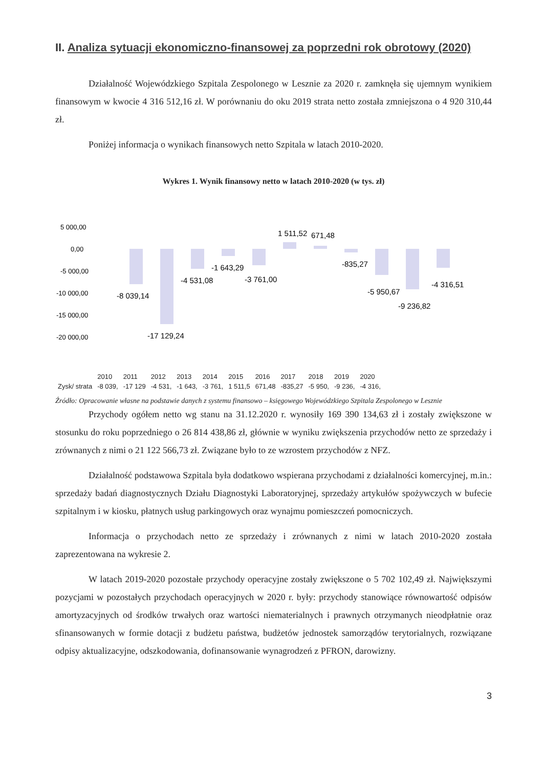II. Analiza sytuacji ekonomiczno-finansowej za poprzedni rok obrotowy (2020)
Działalność Wojewódzkiego Szpitala Zespolonego w Lesznie za 2020 r. zamknęła się ujemnym wynikiem finansowym w kwocie 4 316 512,16 zł. W porównaniu do oku 2019 strata netto została zmniejszona o 4 920 310,44 zł.
Poniżej informacja o wynikach finansowych netto Szpitala w latach 2010-2020.
Wykres 1. Wynik finansowy netto w latach 2010-2020 (w tys. zł)
5 000,00
0,00
-5 000,00
-10 000,00
-15 000,00
-20 000,00
-8 039,14
-17 129,24
-4 531,08
-1 643,29
-3 761,00
1 511,52
671,48
-835,27
-5 950,67
-9 236,82
-4 316,51
| | 2010 | 2011 | 2012 | 2013 | 2014 | 2015 | 2016 | 2017 | 2018 | 2019 | 2020 |
| Zysk/ strata | -8 039, | -17 129 | -4 531, | -1 643, | -3 761, | 1 511,5 | 671,48 | -835,27 | -5 950, | -9 236, | -4 316, |
Źródło: Opracowanie własne na podstawie danych z systemu finansowo – księgowego Wojewódzkiego Szpitala Zespolonego w Lesznie
Przychody ogółem netto wg stanu na 31.12.2020 r. wynosiły 169 390 134,63 zł i zostały zwiększone w stosunku do roku poprzedniego o 26 814 438,86 zł, głównie w wyniku zwiększenia przychodów netto ze sprzedaży i zrównanych z nimi o 21 122 566,73 zł. Związane było to ze wzrostem przychodów z NFZ.
Działalność podstawowa Szpitala była dodatkowo wspierana przychodami z działalności komercyjnej, m.in.: sprzedaży badań diagnostycznych Działu Diagnostyki Laboratoryjnej, sprzedaży artykułów spożywczych w bufecie szpitalnym i w kiosku, płatnych usług parkingowych oraz wynajmu pomieszczeń pomocniczych.
Informacja o przychodach netto ze sprzedaży i zrównanych z nimi w latach 2010-2020 została zaprezentowana na wykresie 2.
W latach 2019-2020 pozostałe przychody operacyjne zostały zwiększone o 5 702 102,49 zł. Największymi pozycjami w pozostałych przychodach operacyjnych w 2020 r. były: przychody stanowiące równowartość odpisów amortyzacyjnych od środków trwałych oraz wartości niematerialnych i prawnych otrzymanych nieodpłatnie oraz sfinansowanych w formie dotacji z budżetu państwa, budżetów jednostek samorządów terytorialnych, rozwiązane odpisy aktualizacyjne, odszkodowania, dofinansowanie wynagrodzeń z PFRON, darowizny.
3